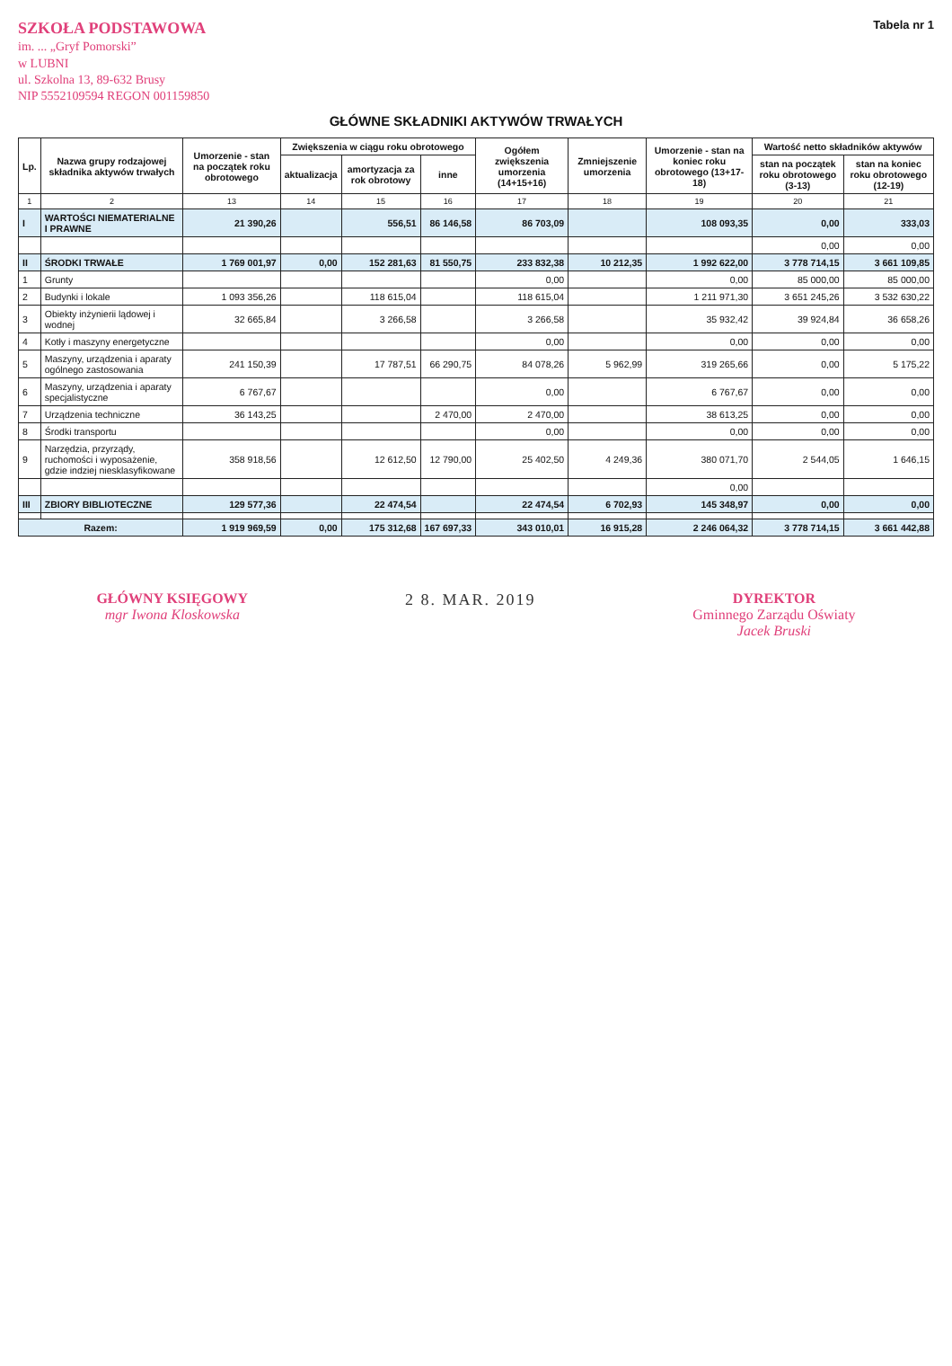SZKOŁA PODSTAWOWA
im. ... „Gryf Pomorski”
w LUBNI
ul. Szkolna 13, 89-632 Brusy
NIP 5552109594 REGON 001159850
Tabela nr 1
GŁÓWNE SKŁADNIKI AKTYWÓW TRWAŁYCH
| Lp. | Nazwa grupy rodzajowej składnika aktywów trwałych | Umorzenie - stan na początek roku obrotowego | Zwiększenia w ciągu roku obrotowego | | | Ogółem zwiększenia umorzenia (14+15+16) | Zmniejszenie umorzenia | Umorzenie - stan na koniec roku obrotowego (13+17-18) | Wartość netto składników aktywów | |
| --- | --- | --- | --- | --- | --- | --- | --- | --- | --- | --- |
| | | | aktualizacja | amortyzacja za rok obrotowy | inne | | | | stan na początek roku obrotowego (3-13) | stan na koniec roku obrotowego (12-19) |
| 1 | 2 | 13 | 14 | 15 | 16 | 17 | 18 | 19 | 20 | 21 |
| I | WARTOŚCI NIEMATERIALNE I PRAWNE | 21 390,26 | | 556,51 | 86 146,58 | 86 703,09 | | 108 093,35 | 0,00 | 333,03 |
| | | | | | | | | | 0,00 | 0,00 |
| II | ŚRODKI TRWAŁE | 1 769 001,97 | 0,00 | 152 281,63 | 81 550,75 | 233 832,38 | 10 212,35 | 1 992 622,00 | 3 778 714,15 | 3 661 109,85 |
| 1 | Grunty | | | | | 0,00 | | 0,00 | 85 000,00 | 85 000,00 |
| 2 | Budynki i lokale | 1 093 356,26 | | 118 615,04 | | 118 615,04 | | 1 211 971,30 | 3 651 245,26 | 3 532 630,22 |
| 3 | Obiekty inżynierii lądowej i wodnej | 32 665,84 | | 3 266,58 | | 3 266,58 | | 35 932,42 | 39 924,84 | 36 658,26 |
| 4 | Kotły i maszyny energetyczne | | | | | 0,00 | | 0,00 | 0,00 | 0,00 |
| 5 | Maszyny, urządzenia i aparaty ogólnego zastosowania | 241 150,39 | | 17 787,51 | 66 290,75 | 84 078,26 | 5 962,99 | 319 265,66 | 0,00 | 5 175,22 |
| 6 | Maszyny, urządzenia i aparaty specjalistyczne | 6 767,67 | | | | 0,00 | | 6 767,67 | 0,00 | 0,00 |
| 7 | Urządzenia techniczne | 36 143,25 | | | 2 470,00 | 2 470,00 | | 38 613,25 | 0,00 | 0,00 |
| 8 | Środki transportu | | | | | 0,00 | | 0,00 | 0,00 | 0,00 |
| 9 | Narzędzia, przyrządy, ruchomości i wyposażenie, gdzie indziej niesklasyfikowane | 358 918,56 | | 12 612,50 | 12 790,00 | 25 402,50 | 4 249,36 | 380 071,70 | 2 544,05 | 1 646,15 |
| | | | | | | | | 0,00 | | |
| III | ZBIORY BIBLIOTECZNE | 129 577,36 | | 22 474,54 | | 22 474,54 | 6 702,93 | 145 348,97 | 0,00 | 0,00 |
| Razem: | | 1 919 969,59 | 0,00 | 175 312,68 | 167 697,33 | 343 010,01 | 16 915,28 | 2 246 064,32 | 3 778 714,15 | 3 661 442,88 |
GŁÓWNY KSIĘGOWY
mgr Iwona Kloskowska
2 8. MAR. 2019 DYREKTOR
Gminnego Zarządu Oświaty
Jacek Bruski